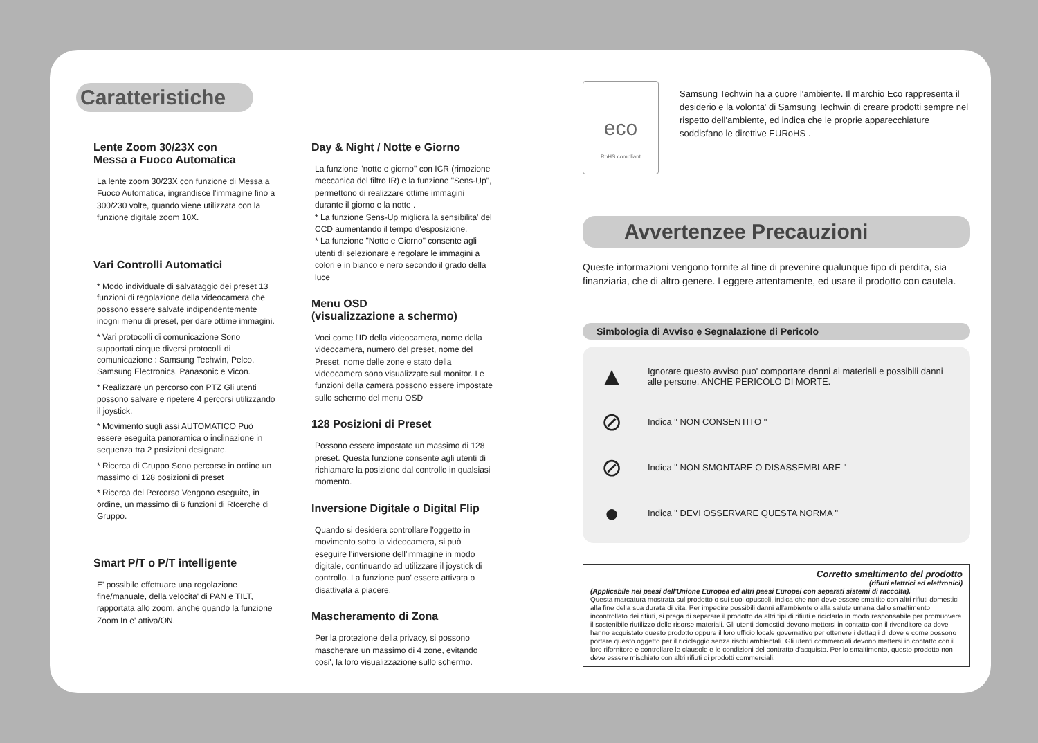Caratteristiche
Lente Zoom 30/23X con
Messa a Fuoco Automatica
La lente zoom 30/23X con funzione di Messa a Fuoco Automatica, ingrandisce l'immagine fino a 300/230 volte, quando viene utilizzata con la funzione digitale zoom 10X.
Vari Controlli Automatici
* Modo individuale di salvataggio dei preset 13 funzioni di regolazione della videocamera che possono essere salvate indipendentemente inogni menu di preset, per dare ottime immagini.
* Vari protocolli di comunicazione Sono supportati cinque diversi protocolli di comunicazione : Samsung Techwin, Pelco, Samsung Electronics, Panasonic e Vicon.
* Realizzare un percorso con PTZ Gli utenti possono salvare e ripetere 4 percorsi utilizzando il joystick.
* Movimento sugli assi AUTOMATICO Può essere eseguita panoramica o inclinazione in sequenza tra 2 posizioni designate.
* Ricerca di Gruppo Sono percorse in ordine un massimo di 128 posizioni di preset
* Ricerca del Percorso Vengono eseguite, in ordine, un massimo di 6 funzioni di RIcerche di Gruppo.
Smart P/T o P/T intelligente
E' possibile effettuare una regolazione fine/manuale, della velocita' di PAN e TILT, rapportata allo zoom, anche quando la funzione Zoom In e' attiva/ON.
Day & Night / Notte e Giorno
La funzione "notte e giorno" con ICR (rimozione meccanica del filtro IR) e la funzione "Sens-Up", permettono di realizzare ottime immagini durante il giorno e la notte .
* La funzione Sens-Up migliora la sensibilita' del CCD aumentando il tempo d'esposizione.
* La funzione "Notte e Giorno" consente agli utenti di selezionare e regolare le immagini a colori e in bianco e nero secondo il grado della luce
Menu OSD
(visualizzazione a schermo)
Voci come l'ID della videocamera, nome della videocamera, numero del preset, nome del Preset, nome delle zone e stato della videocamera sono visualizzate sul monitor. Le funzioni della camera possono essere impostate sullo schermo del menu OSD
128 Posizioni di Preset
Possono essere impostate un massimo di 128 preset. Questa funzione consente agli utenti di richiamare la posizione dal controllo in qualsiasi momento.
Inversione Digitale o Digital Flip
Quando si desidera controllare l'oggetto in movimento sotto la videocamera, si può eseguire l'inversione dell'immagine in modo digitale, continuando ad utilizzare il joystick di controllo. La funzione puo' essere attivata o disattivata a piacere.
Mascheramento di Zona
Per la protezione della privacy, si possono mascherare un massimo di 4 zone, evitando cosi', la loro visualizzazione sullo schermo.
eco
RoHS compliant
Samsung Techwin ha a cuore l'ambiente. Il marchio Eco rappresenta il desiderio e la volonta' di Samsung Techwin di creare prodotti sempre nel rispetto dell'ambiente, ed indica che le proprie apparecchiature soddisfano le direttive EURoHS .
Avvertenzee Precauzioni
Queste informazioni vengono fornite al fine di prevenire qualunque tipo di perdita, sia finanziaria, che di altro genere. Leggere attentamente, ed usare il prodotto con cautela.
Simbologia di Avviso e Segnalazione di Pericolo
▲ Ignorare questo avviso puo' comportare danni ai materiali e possibili danni alle persone. ANCHE PERICOLO DI MORTE.
⊘ Indica " NON CONSENTITO "
⊘ Indica " NON SMONTARE O DISASSEMBLARE "
● Indica " DEVI OSSERVARE QUESTA NORMA "
Corretto smaltimento del prodotto
(rifiuti elettrici ed elettronici)
(Applicabile nei paesi dell'Unione Europea ed altri paesi Europei con separati sistemi di raccolta).
Questa marcatura mostrata sul prodotto o sui suoi opuscoli, indica che non deve essere smaltito con altri rifiuti domestici alla fine della sua durata di vita. Per impedire possibili danni all'ambiente o alla salute umana dallo smaltimento incontrollato dei rifiuti, si prega di separare il prodotto da altri tipi di rifiuti e riciclarlo in modo responsabile per promuovere il sostenibile riutilizzo delle risorse materiali. Gli utenti domestici devono mettersi in contatto con il rivenditore da dove hanno acquistato questo prodotto oppure il loro ufficio locale governativo per ottenere i dettagli di dove e come possono portare questo oggetto per il riciclaggio senza rischi ambientali. Gli utenti commerciali devono mettersi in contatto con il loro rifornitore e controllare le clausole e le condizioni del contratto d'acquisto. Per lo smaltimento, questo prodotto non deve essere mischiato con altri rifiuti di prodotti commerciali.